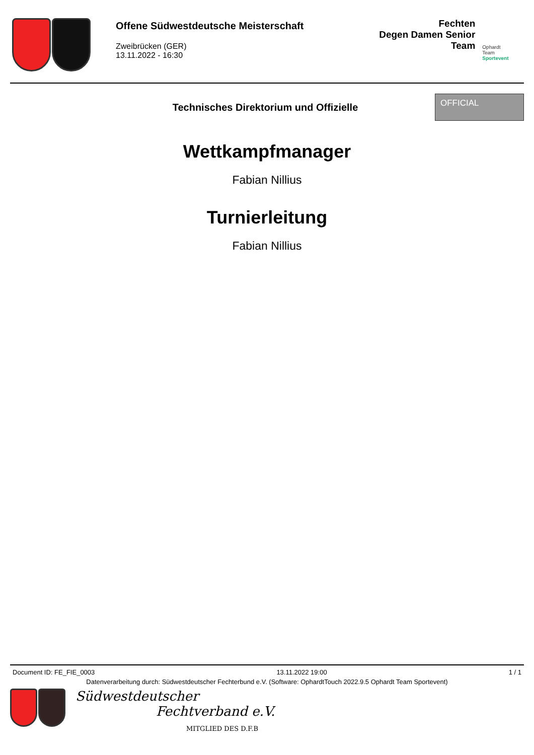Offene Südwestdeutsche Meisterschaft
Zweibrücken (GER)
13.11.2022 - 16:30
Fechten
Degen Damen Senior
Team
Ophardt Team
Sportevent
Technisches Direktorium und Offizielle
OFFICIAL
Wettkampfmanager
Fabian Nillius
Turnierleitung
Fabian Nillius
Document ID: FE_FIE_0003 13.11.2022 19:00 1 / 1
Datenverarbeitung durch: Südwestdeutscher Fechterbund e.V. (Software: OphardtTouch 2022.9.5 Ophardt Team Sportevent)
Südwestdeutscher
Fechtverband e.V.
MITGLIED DES D.F.B